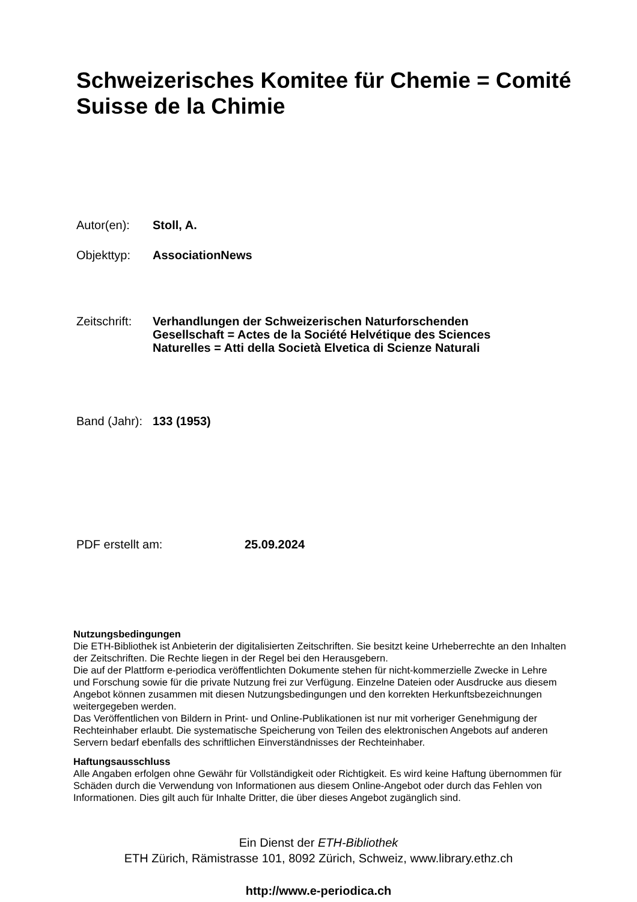Schweizerisches Komitee für Chemie = Comité
Suisse de la Chimie
Autor(en): Stoll, A.
Objekttyp: AssociationNews
Zeitschrift:
Verhandlungen der Schweizerischen Naturforschenden
Gesellschaft = Actes de la Société Helvétique des Sciences
Naturelles = Atti della Società Elvetica di Scienze Naturali
Band (Jahr):
133 (1953)
PDF erstellt am: 25.09.2024
Nutzungsbedingungen
Die ETH-Bibliothek ist Anbieterin der digitalisierten Zeitschriften. Sie besitzt keine Urheberrechte an den Inhalten der Zeitschriften. Die Rechte liegen in der Regel bei den Herausgebern.
Die auf der Plattform e-periodica veröffentlichten Dokumente stehen für nicht-kommerzielle Zwecke in Lehre und Forschung sowie für die private Nutzung frei zur Verfügung. Einzelne Dateien oder Ausdrucke aus diesem Angebot können zusammen mit diesen Nutzungsbedingungen und den korrekten Herkunftsbezeichnungen weitergegeben werden.
Das Veröffentlichen von Bildern in Print- und Online-Publikationen ist nur mit vorheriger Genehmigung der Rechteinhaber erlaubt. Die systematische Speicherung von Teilen des elektronischen Angebots auf anderen Servern bedarf ebenfalls des schriftlichen Einverständnisses der Rechteinhaber.
Haftungsausschluss
Alle Angaben erfolgen ohne Gewähr für Vollständigkeit oder Richtigkeit. Es wird keine Haftung übernommen für Schäden durch die Verwendung von Informationen aus diesem Online-Angebot oder durch das Fehlen von Informationen. Dies gilt auch für Inhalte Dritter, die über dieses Angebot zugänglich sind.
Ein Dienst der ETH-Bibliothek
ETH Zürich, Rämistrasse 101, 8092 Zürich, Schweiz, www.library.ethz.ch
http://www.e-periodica.ch